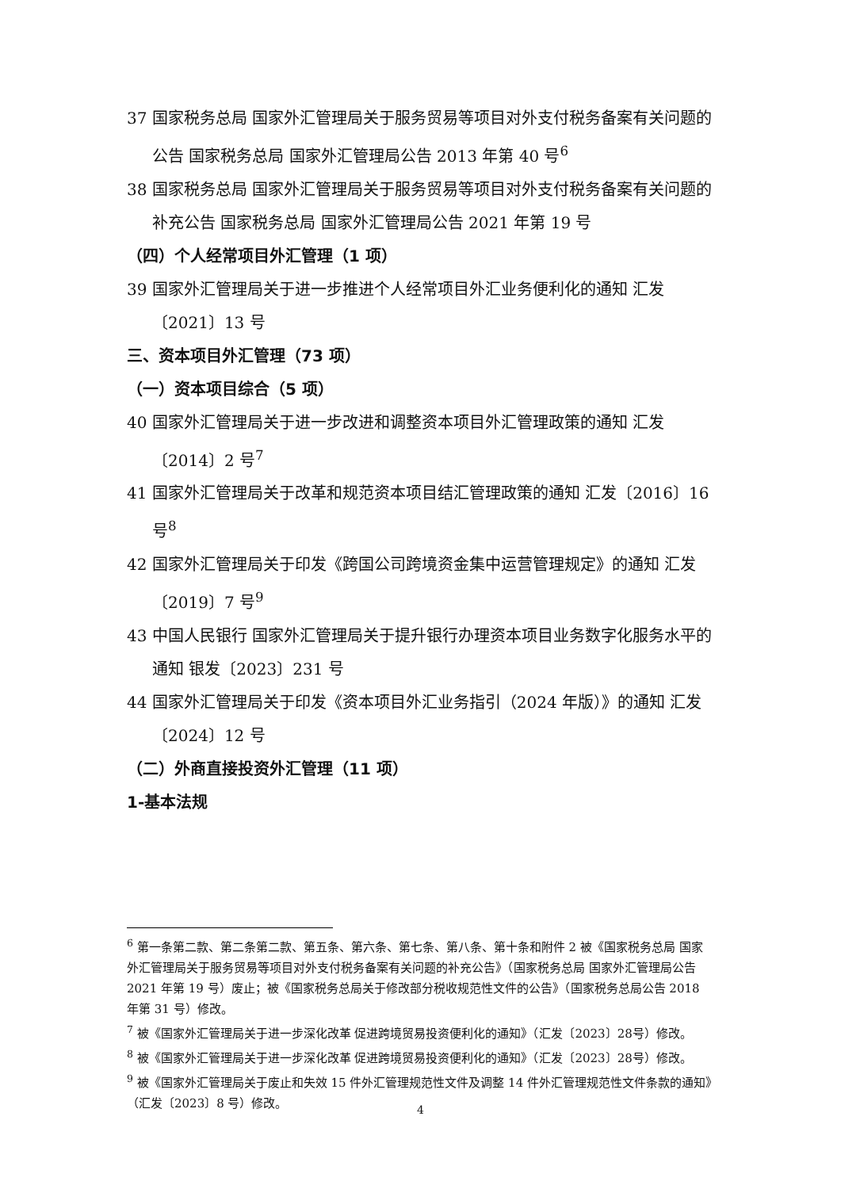37 国家税务总局 国家外汇管理局关于服务贸易等项目对外支付税务备案有关问题的公告 国家税务总局 国家外汇管理局公告 2013 年第 40 号<sup>6</sup>
38 国家税务总局 国家外汇管理局关于服务贸易等项目对外支付税务备案有关问题的补充公告 国家税务总局 国家外汇管理局公告 2021 年第 19 号
（四）个人经常项目外汇管理（1 项）
39 国家外汇管理局关于进一步推进个人经常项目外汇业务便利化的通知 汇发〔2021〕13 号
三、资本项目外汇管理（73 项）
（一）资本项目综合（5 项）
40 国家外汇管理局关于进一步改进和调整资本项目外汇管理政策的通知 汇发〔2014〕2 号<sup>7</sup>
41 国家外汇管理局关于改革和规范资本项目结汇管理政策的通知 汇发〔2016〕16 号<sup>8</sup>
42 国家外汇管理局关于印发《跨国公司跨境资金集中运营管理规定》的通知 汇发〔2019〕7 号<sup>9</sup>
43 中国人民银行 国家外汇管理局关于提升银行办理资本项目业务数字化服务水平的通知 银发〔2023〕231 号
44 国家外汇管理局关于印发《资本项目外汇业务指引（2024 年版）》的通知 汇发〔2024〕12 号
（二）外商直接投资外汇管理（11 项）
1-基本法规
<sup>6</sup> 第一条第二款、第二条第二款、第五条、第六条、第七条、第八条、第十条和附件 2 被《国家税务总局 国家外汇管理局关于服务贸易等项目对外支付税务备案有关问题的补充公告》（国家税务总局 国家外汇管理局公告 2021 年第 19 号）废止；被《国家税务总局关于修改部分税收规范性文件的公告》（国家税务总局公告 2018 年第 31 号）修改。
<sup>7</sup> 被《国家外汇管理局关于进一步深化改革 促进跨境贸易投资便利化的通知》（汇发〔2023〕28号）修改。
<sup>8</sup> 被《国家外汇管理局关于进一步深化改革 促进跨境贸易投资便利化的通知》（汇发〔2023〕28号）修改。
<sup>9</sup> 被《国家外汇管理局关于废止和失效 15 件外汇管理规范性文件及调整 14 件外汇管理规范性文件条款的通知》（汇发〔2023〕8 号）修改。
4